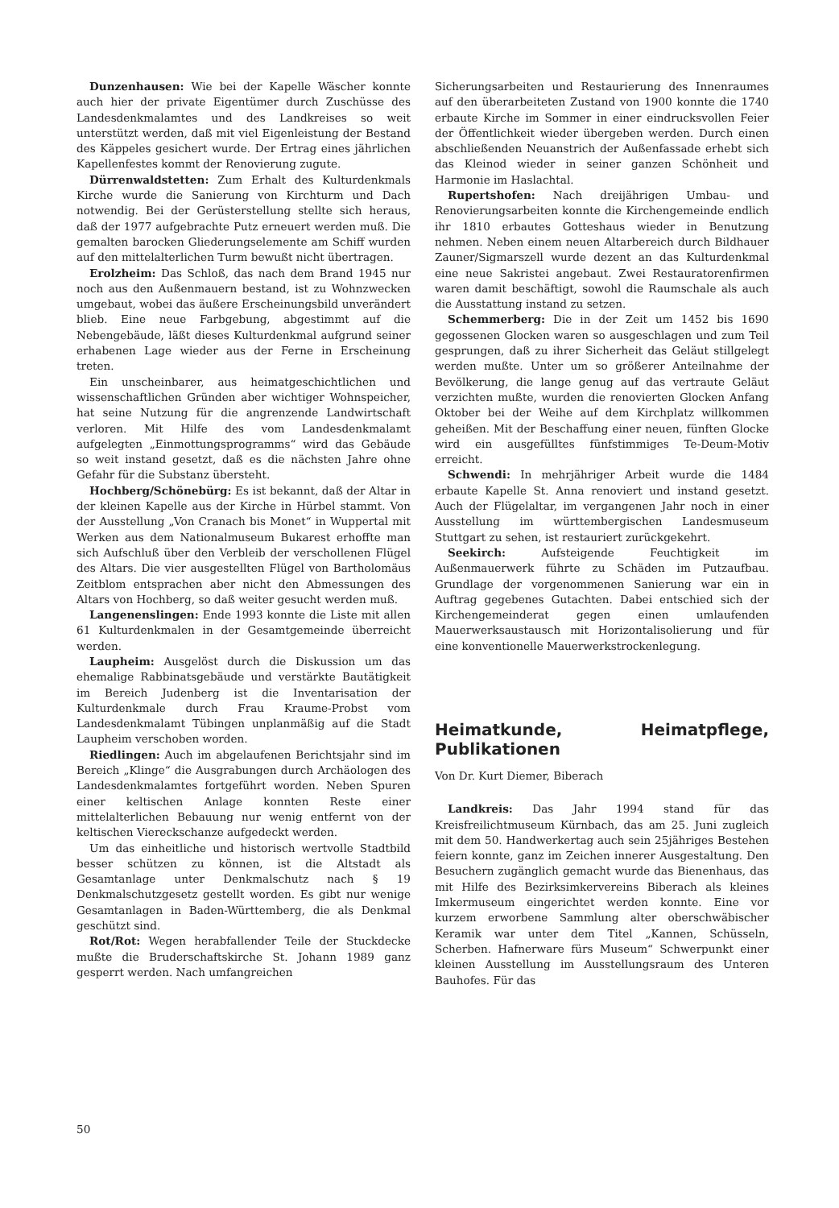Dunzenhausen: Wie bei der Kapelle Wäscher konnte auch hier der private Eigentümer durch Zuschüsse des Landesdenkmalamtes und des Landkreises so weit unterstützt werden, daß mit viel Eigenleistung der Bestand des Käppeles gesichert wurde. Der Ertrag eines jährlichen Kapellenfestes kommt der Renovierung zugute.
Dürrenwaldstetten: Zum Erhalt des Kulturdenkmals Kirche wurde die Sanierung von Kirchturm und Dach notwendig. Bei der Gerüsterstellung stellte sich heraus, daß der 1977 aufgebrachte Putz erneuert werden muß. Die gemalten barocken Gliederungselemente am Schiff wurden auf den mittelalterlichen Turm bewußt nicht übertragen.
Erolzheim: Das Schloß, das nach dem Brand 1945 nur noch aus den Außenmauern bestand, ist zu Wohnzwecken umgebaut, wobei das äußere Erscheinungsbild unverändert blieb. Eine neue Farbgebung, abgestimmt auf die Nebengebäude, läßt dieses Kulturdenkmal aufgrund seiner erhabenen Lage wieder aus der Ferne in Erscheinung treten.
Ein unscheinbarer, aus heimatgeschichtlichen und wissenschaftlichen Gründen aber wichtiger Wohnspeicher, hat seine Nutzung für die angrenzende Landwirtschaft verloren. Mit Hilfe des vom Landesdenkmalamt aufgelegten „Einmottungsprogramms“ wird das Gebäude so weit instand gesetzt, daß es die nächsten Jahre ohne Gefahr für die Substanz übersteht.
Hochberg/Schönebürg: Es ist bekannt, daß der Altar in der kleinen Kapelle aus der Kirche in Hürbel stammt. Von der Ausstellung „Von Cranach bis Monet“ in Wuppertal mit Werken aus dem Nationalmuseum Bukarest erhoffte man sich Aufschluß über den Verbleib der verschollenen Flügel des Altars. Die vier ausgestellten Flügel von Bartholomäus Zeitblom entsprachen aber nicht den Abmessungen des Altars von Hochberg, so daß weiter gesucht werden muß.
Langenenslingen: Ende 1993 konnte die Liste mit allen 61 Kulturdenkmalen in der Gesamtgemeinde überreicht werden.
Laupheim: Ausgelöst durch die Diskussion um das ehemalige Rabbinatsgebäude und verstärkte Bautätigkeit im Bereich Judenberg ist die Inventarisation der Kulturdenkmale durch Frau Kraume-Probst vom Landesdenkmalamt Tübingen unplanmäßig auf die Stadt Laupheim verschoben worden.
Riedlingen: Auch im abgelaufenen Berichtsjahr sind im Bereich „Klinge“ die Ausgrabungen durch Archäologen des Landesdenkmalamtes fortgeführt worden. Neben Spuren einer keltischen Anlage konnten Reste einer mittelalterlichen Bebauung nur wenig entfernt von der keltischen Viereckschanze aufgedeckt werden.
Um das einheitliche und historisch wertvolle Stadtbild besser schützen zu können, ist die Altstadt als Gesamtanlage unter Denkmalschutz nach § 19 Denkmalschutzgesetz gestellt worden. Es gibt nur wenige Gesamtanlagen in Baden-Württemberg, die als Denkmal geschützt sind.
Rot/Rot: Wegen herabfallender Teile der Stuckdecke mußte die Bruderschaftskirche St. Johann 1989 ganz gesperrt werden. Nach umfangreichen
Sicherungsarbeiten und Restaurierung des Innenraumes auf den überarbeiteten Zustand von 1900 konnte die 1740 erbaute Kirche im Sommer in einer eindrucksvollen Feier der Öffentlichkeit wieder übergeben werden. Durch einen abschließenden Neuanstrich der Außenfassade erhebt sich das Kleinod wieder in seiner ganzen Schönheit und Harmonie im Haslachtal.
Rupertshofen: Nach dreijährigen Umbau- und Renovierungsarbeiten konnte die Kirchengemeinde endlich ihr 1810 erbautes Gotteshaus wieder in Benutzung nehmen. Neben einem neuen Altarbereich durch Bildhauer Zauner/Sigmarszell wurde dezent an das Kulturdenkmal eine neue Sakristei angebaut. Zwei Restauratorenfirmen waren damit beschäftigt, sowohl die Raumschale als auch die Ausstattung instand zu setzen.
Schemmerberg: Die in der Zeit um 1452 bis 1690 gegossenen Glocken waren so ausgeschlagen und zum Teil gesprungen, daß zu ihrer Sicherheit das Geläut stillgelegt werden mußte. Unter um so größerer Anteilnahme der Bevölkerung, die lange genug auf das vertraute Geläut verzichten mußte, wurden die renovierten Glocken Anfang Oktober bei der Weihe auf dem Kirchplatz willkommen geheißen. Mit der Beschaffung einer neuen, fünften Glocke wird ein ausgefülltes fünfstimmiges Te-Deum-Motiv erreicht.
Schwendi: In mehrjähriger Arbeit wurde die 1484 erbaute Kapelle St. Anna renoviert und instand gesetzt. Auch der Flügelaltar, im vergangenen Jahr noch in einer Ausstellung im württembergischen Landesmuseum Stuttgart zu sehen, ist restauriert zurückgekehrt.
Seekirch: Aufsteigende Feuchtigkeit im Außenmauerwerk führte zu Schäden im Putzaufbau. Grundlage der vorgenommenen Sanierung war ein in Auftrag gegebenes Gutachten. Dabei entschied sich der Kirchengemeinderat gegen einen umlaufenden Mauerwerksaustausch mit Horizontalisolierung und für eine konventionelle Mauerwerkstrockenlegung.
Heimatkunde, Heimatpflege, Publikationen
Von Dr. Kurt Diemer, Biberach
Landkreis: Das Jahr 1994 stand für das Kreisfreilichtmuseum Kürnbach, das am 25. Juni zugleich mit dem 50. Handwerkertag auch sein 25jähriges Bestehen feiern konnte, ganz im Zeichen innerer Ausgestaltung. Den Besuchern zugänglich gemacht wurde das Bienenhaus, das mit Hilfe des Bezirksimkervereins Biberach als kleines Imkermuseum eingerichtet werden konnte. Eine vor kurzem erworbene Sammlung alter oberschwäbischer Keramik war unter dem Titel „Kannen, Schüsseln, Scherben. Hafnerware fürs Museum“ Schwerpunkt einer kleinen Ausstellung im Ausstellungsraum des Unteren Bauhofes. Für das
50